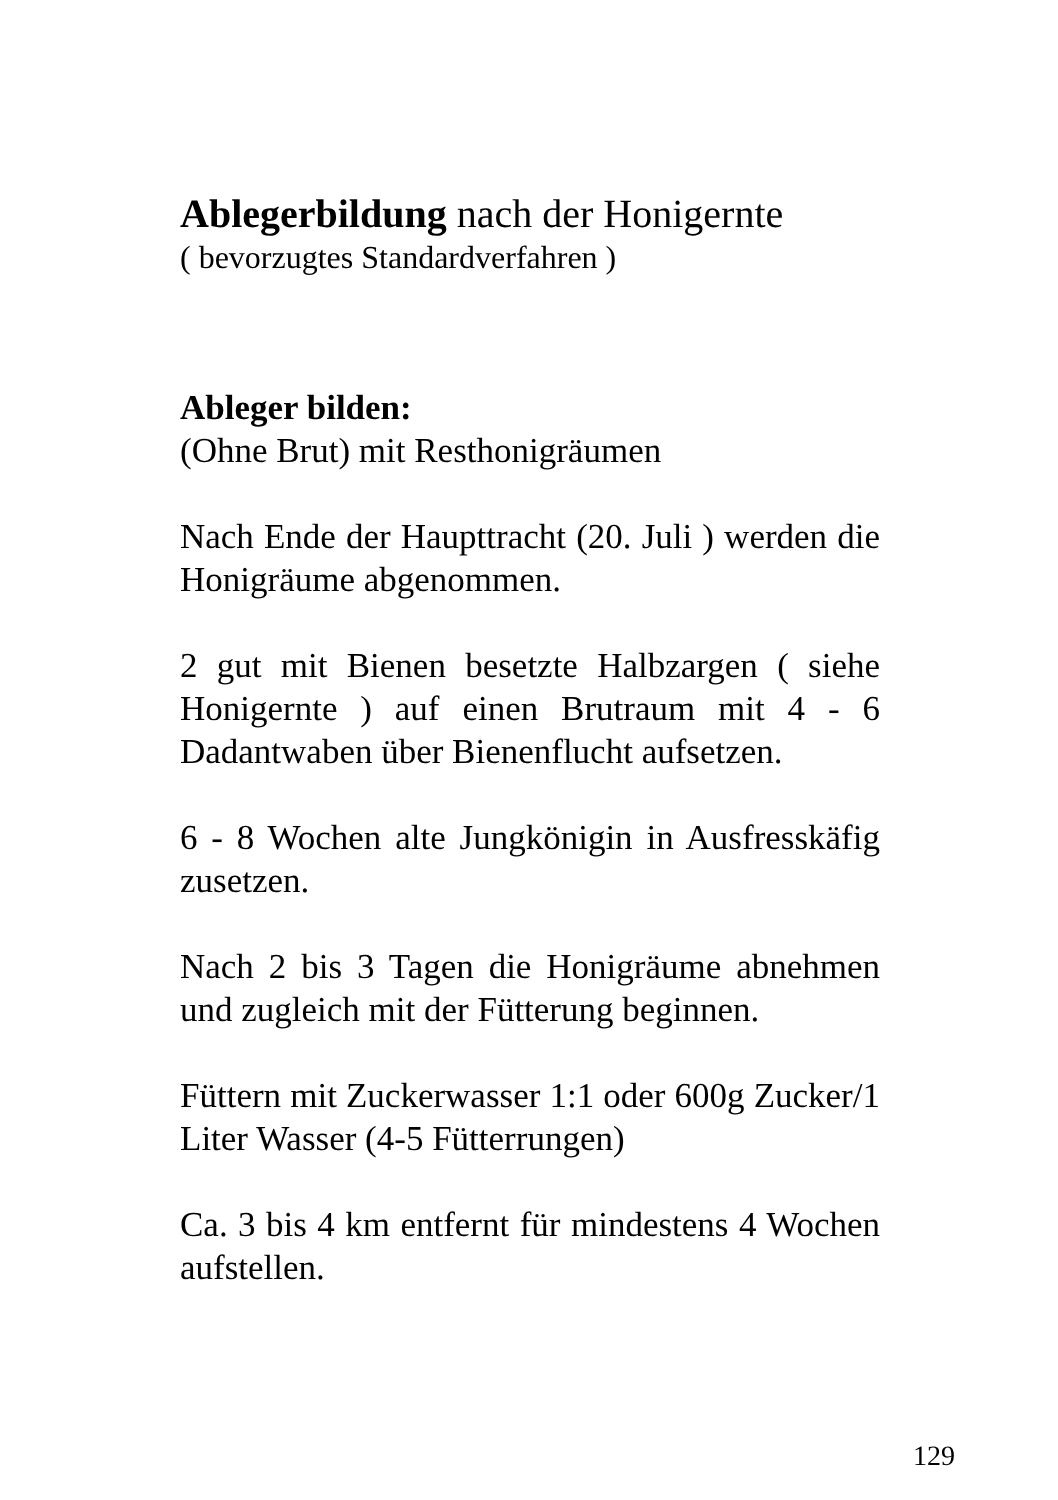Ablegerbildung nach der Honigernte
( bevorzugtes Standardverfahren )
Ableger bilden:
(Ohne Brut) mit Resthonigräumen
Nach Ende der Haupttracht (20. Juli ) werden die Honigräume abgenommen.
2 gut mit Bienen besetzte Halbzargen ( siehe Honigernte ) auf einen Brutraum mit 4 - 6 Dadantwaben über Bienenflucht aufsetzen.
6 - 8 Wochen alte Jungkönigin in Ausfresskäfig zusetzen.
Nach 2 bis 3 Tagen die Honigräume abnehmen und zugleich mit der Fütterung beginnen.
Füttern mit Zuckerwasser 1:1 oder 600g Zucker/1 Liter Wasser (4-5 Fütterrungen)
Ca. 3 bis 4 km entfernt für mindestens 4 Wochen aufstellen.
129